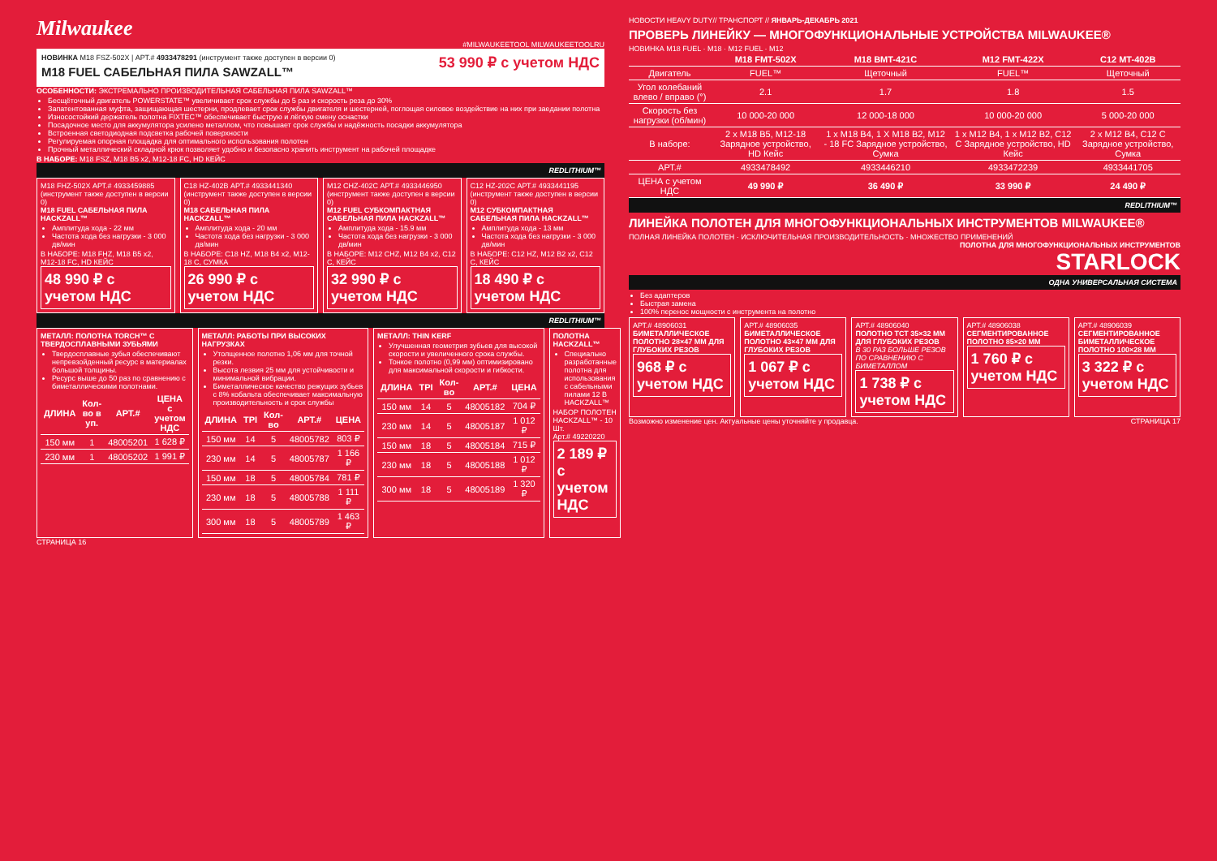Milwaukee
#MILWAUKEETOOL MILWAUKEETOOLRU
НОВИНКА M18 FSZ-502X | АРТ.# 4933478291 (инструмент также доступен в версии 0) 53 990 ₽ с учетом НДС
M18 FUEL САБЕЛЬНАЯ ПИЛА SAWZALL™
ОСОБЕННОСТИ: ЭКСТРЕМАЛЬНО ПРОИЗВОДИТЕЛЬНАЯ САБЕЛЬНАЯ ПИЛА SAWZALL™
Бесщёточный двигатель POWERSTATE™ увеличивает срок службы до 5 раз и скорость реза до 30%
Запатентованная муфта, защищающая шестерни, продлевает срок службы двигателя и шестерней, поглощая силовое воздействие на них при заедании полотна
Износостойкий держатель полотна FIXTEC™ обеспечивает быструю и лёгкую смену оснастки
Посадочное место для аккумулятора усилено металлом, что повышает срок службы и надёжность посадки аккумулятора
Встроенная светодиодная подсветка рабочей поверхности
Регулируемая опорная площадка для оптимального использования полотен
Прочный металлический складной крюк позволяет удобно и безопасно хранить инструмент на рабочей площадке
В НАБОРЕ: M18 FSZ, M18 B5 x2, M12-18 FC, HD КЕЙС
REDLITHIUM™
M18 FHZ-502X АРТ.# 4933459885 (инструмент также доступен в версии 0)
M18 FUEL САБЕЛЬНАЯ ПИЛА HACKZALL™
Амплитуда хода - 22 мм
Частота хода без нагрузки - 3 000 дв/мин
В НАБОРЕ: M18 FHZ, M18 B5 x2, M12-18 FC, HD КЕЙС
48 990 ₽ с учетом НДС
C18 HZ-402B АРТ.# 4933441340 (инструмент также доступен в версии 0)
M18 САБЕЛЬНАЯ ПИЛА HACKZALL™
Амплитуда хода - 20 мм
Частота хода без нагрузки - 3 000 дв/мин
В НАБОРЕ: C18 HZ, M18 B4 x2, M12-18 C, СУМКА
26 990 ₽ с учетом НДС
M12 CHZ-402C АРТ.# 4933446950 (инструмент также доступен в версии 0)
M12 FUEL СУБКОМПАКТНАЯ САБЕЛЬНАЯ ПИЛА HACKZALL™
Амплитуда хода - 15.9 мм
Частота хода без нагрузки - 3 000 дв/мин
В НАБОРЕ: M12 CHZ, M12 B4 x2, C12 C, КЕЙС
32 990 ₽ с учетом НДС
C12 HZ-202C АРТ.# 4933441195 (инструмент также доступен в версии 0)
M12 СУБКОМПАКТНАЯ САБЕЛЬНАЯ ПИЛА HACKZALL™
Амплитуда хода - 13 мм
Частота хода без нагрузки - 3 000 дв/мин
В НАБОРЕ: C12 HZ, M12 B2 x2, C12 C, КЕЙС
18 490 ₽ с учетом НДС
REDLITHIUM™
МЕТАЛЛ: ПОЛОТНА TORCH™ С ТВЕРДОСПЛАВНЫМИ ЗУБЬЯМИ
Твердосплавные зубья обеспечивают непревзойденный ресурс в материалах большой толщины.
Ресурс выше до 50 раз по сравнению с биметаллическими полотнами.
| ДЛИНА | Кол-во в уп. | АРТ.# | ЦЕНА с учетом НДС |
| --- | --- | --- | --- |
| 150 мм | 1 | 48005201 | 1 628 ₽ |
| 230 мм | 1 | 48005202 | 1 991 ₽ |
МЕТАЛЛ: РАБОТЫ ПРИ ВЫСОКИХ НАГРУЗКАХ
Утолщенное полотно 1,06 мм для точной резки.
Высота лезвия 25 мм для устойчивости и минимальной вибрации.
Биметаллическое качество режущих зубьев с 8% кобальта обеспечивает максимальную производительность и срок службы
| ДЛИНА | TPI | Кол-во | АРТ.# | ЦЕНА |
| --- | --- | --- | --- | --- |
| 150 мм | 14 | 5 | 48005782 | 803 ₽ |
| 230 мм | 14 | 5 | 48005787 | 1 166 ₽ |
| 150 мм | 18 | 5 | 48005784 | 781 ₽ |
| 230 мм | 18 | 5 | 48005788 | 1 111 ₽ |
| 300 мм | 18 | 5 | 48005789 | 1 463 ₽ |
МЕТАЛЛ: THIN KERF
Улучшенная геометрия зубьев для высокой скорости и увеличенного срока службы.
Тонкое полотно (0,99 мм) оптимизировано для максимальной скорости и гибкости.
| ДЛИНА | TPI | Кол-во | АРТ.# | ЦЕНА |
| --- | --- | --- | --- | --- |
| 150 мм | 14 | 5 | 48005182 | 704 ₽ |
| 230 мм | 14 | 5 | 48005187 | 1 012 ₽ |
| 150 мм | 18 | 5 | 48005184 | 715 ₽ |
| 230 мм | 18 | 5 | 48005188 | 1 012 ₽ |
| 300 мм | 18 | 5 | 48005189 | 1 320 ₽ |
ПОЛОТНА HACKZALL™
Специально разработанные полотна для использования с сабельными пилами 12 В HACKZALL™
НАБОР ПОЛОТЕН HACKZALL™ - 10 Шт.
Арт.# 49220220
2 189 ₽ с учетом НДС
СТРАНИЦА 16
НОВОСТИ HEAVY DUTY// ТРАНСПОРТ // ЯНВАРЬ-ДЕКАБРЬ 2021
ПРОВЕРЬ ЛИНЕЙКУ — МНОГОФУНКЦИОНАЛЬНЫЕ УСТРОЙСТВА MILWAUKEE®
НОВИНКА M18 FUEL · M18 · M12 FUEL · M12
| | M18 FMT-502X | M18 BMT-421C | M12 FMT-422X | C12 MT-402B |
| --- | --- | --- | --- | --- |
| Двигатель | FUEL™ | Щеточный | FUEL™ | Щеточный |
| Угол колебаний влево / вправо (°) | 2.1 | 1.7 | 1.8 | 1.5 |
| Скорость без нагрузки (об/мин) | 10 000-20 000 | 12 000-18 000 | 10 000-20 000 | 5 000-20 000 |
| В наборе: | 2 x M18 B5, M12-18 Зарядное устройство, HD Кейс | 1 x M18 B4, 1 X M18 B2, M12 - 18 FC Зарядное устройство, Сумка | 1 x M12 B4, 1 x M12 B2, C12 C Зарядное устройство, HD Кейс | 2 x M12 B4, C12 C Зарядное устройство, Сумка |
| АРТ.# | 4933478492 | 4933446210 | 4933472239 | 4933441705 |
| ЦЕНА с учетом НДС | 49 990 ₽ | 36 490 ₽ | 33 990 ₽ | 24 490 ₽ |
REDLITHIUM™
ЛИНЕЙКА ПОЛОТЕН ДЛЯ МНОГОФУНКЦИОНАЛЬНЫХ ИНСТРУМЕНТОВ MILWAUKEE®
ПОЛНАЯ ЛИНЕЙКА ПОЛОТЕН · ИСКЛЮЧИТЕЛЬНАЯ ПРОИЗВОДИТЕЛЬНОСТЬ · МНОЖЕСТВО ПРИМЕНЕНИЙ
ПОЛОТНА ДЛЯ МНОГОФУНКЦИОНАЛЬНЫХ ИНСТРУМЕНТОВ
STARLOCK
ОДНА УНИВЕРСАЛЬНАЯ СИСТЕМА
Без адаптеров
Быстрая замена
100% перенос мощности с инструмента на полотно
АРТ.# 48906031
БИМЕТАЛЛИЧЕСКОЕ ПОЛОТНО 28×47 ММ ДЛЯ ГЛУБОКИХ РЕЗОВ
968 ₽ с учетом НДС
АРТ.# 48906035
БИМЕТАЛЛИЧЕСКОЕ ПОЛОТНО 43×47 ММ ДЛЯ ГЛУБОКИХ РЕЗОВ
1 067 ₽ с учетом НДС
АРТ.# 48906040
ПОЛОТНО ТСТ 35×32 ММ ДЛЯ ГЛУБОКИХ РЕЗОВ
В 30 РАЗ БОЛЬШЕ РЕЗОВ ПО СРАВНЕНИЮ С БИМЕТАЛЛОМ
1 738 ₽ с учетом НДС
АРТ.# 48906038
СЕГМЕНТИРОВАННОЕ ПОЛОТНО 85×20 ММ
1 760 ₽ с учетом НДС
АРТ.# 48906039
СЕГМЕНТИРОВАННОЕ БИМЕТАЛЛИЧЕСКОЕ ПОЛОТНО 100×28 ММ
3 322 ₽ с учетом НДС
Возможно изменение цен. Актуальные цены уточняйте у продавца. СТРАНИЦА 17